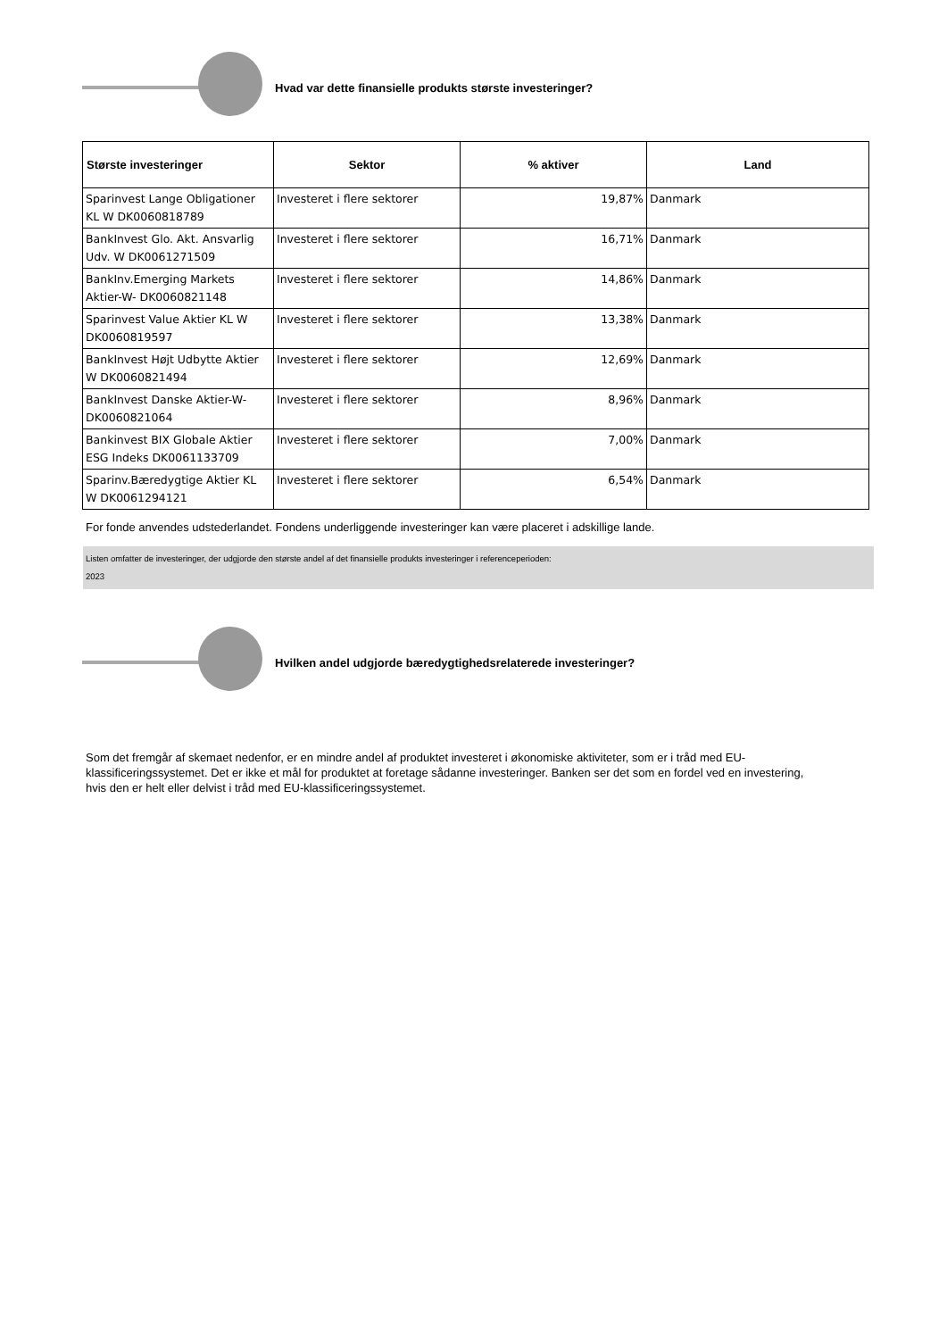Hvad var dette finansielle produkts største investeringer?
| Største investeringer | Sektor | % aktiver | Land |
| --- | --- | --- | --- |
| Sparinvest Lange Obligationer KL W DK0060818789 | Investeret i flere sektorer | 19,87% | Danmark |
| BankInvest Glo. Akt. Ansvarlig Udv. W DK0061271509 | Investeret i flere sektorer | 16,71% | Danmark |
| BankInv.Emerging Markets Aktier-W- DK0060821148 | Investeret i flere sektorer | 14,86% | Danmark |
| Sparinvest Value Aktier KL W DK0060819597 | Investeret i flere sektorer | 13,38% | Danmark |
| BankInvest Højt Udbytte Aktier W DK0060821494 | Investeret i flere sektorer | 12,69% | Danmark |
| BankInvest Danske Aktier-W- DK0060821064 | Investeret i flere sektorer | 8,96% | Danmark |
| Bankinvest BIX Globale Aktier ESG Indeks DK0061133709 | Investeret i flere sektorer | 7,00% | Danmark |
| Sparinv.Bæredygtige Aktier KL W DK0061294121 | Investeret i flere sektorer | 6,54% | Danmark |
For fonde anvendes udstederlandet. Fondens underliggende investeringer kan være placeret i adskillige lande.
Listen omfatter de investeringer, der udgjorde den største andel af det finansielle produkts investeringer i referenceperioden:
2023
Hvilken andel udgjorde bæredygtighedsrelaterede investeringer?
Som det fremgår af skemaet nedenfor, er en mindre andel af produktet investeret i økonomiske aktiviteter, som er i tråd med EU-klassificeringssystemet. Det er ikke et mål for produktet at foretage sådanne investeringer. Banken ser det som en fordel ved en investering, hvis den er helt eller delvist i tråd med EU-klassificeringssystemet.